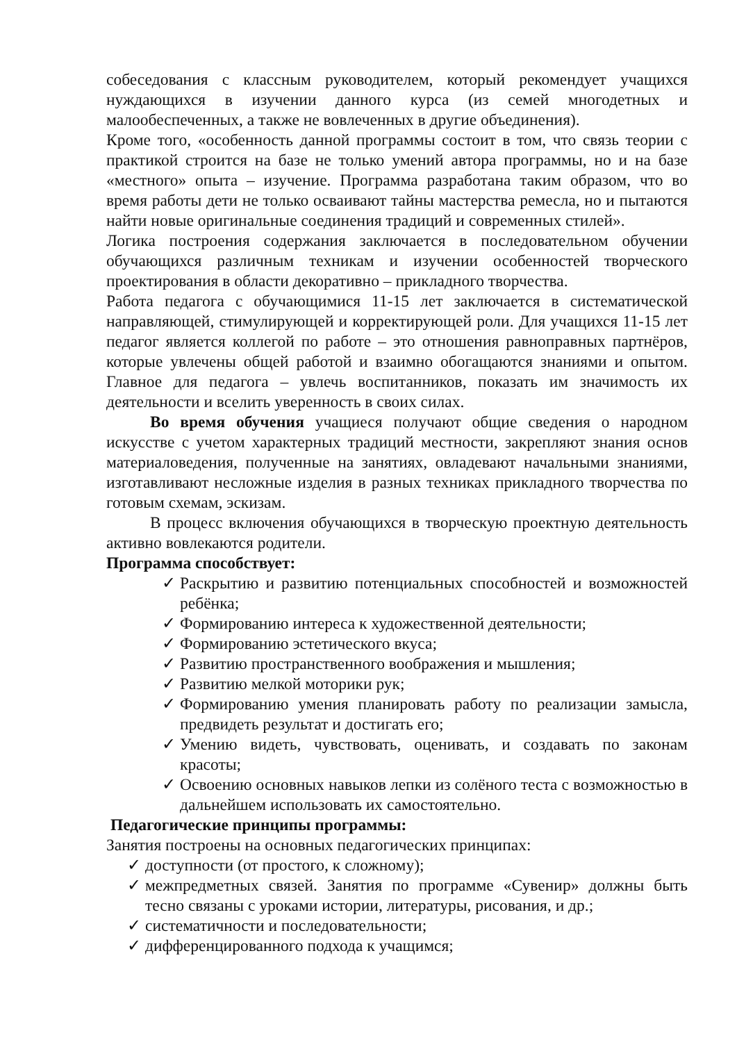собеседования с классным руководителем, который рекомендует учащихся нуждающихся в изучении данного курса (из семей многодетных и малообеспеченных, а также не вовлеченных в другие объединения).
Кроме того, «особенность данной программы состоит в том, что связь теории с практикой строится на базе не только умений автора программы, но и на базе «местного» опыта – изучение. Программа разработана таким образом, что во время работы дети не только осваивают тайны мастерства ремесла, но и пытаются найти новые оригинальные соединения традиций и современных стилей».
Логика построения содержания заключается в последовательном обучении обучающихся различным техникам и изучении особенностей творческого проектирования в области декоративно – прикладного творчества.
Работа педагога с обучающимися 11-15 лет заключается в систематической направляющей, стимулирующей и корректирующей роли. Для учащихся 11-15 лет педагог является коллегой по работе – это отношения равноправных партнёров, которые увлечены общей работой и взаимно обогащаются знаниями и опытом. Главное для педагога – увлечь воспитанников, показать им значимость их деятельности и вселить уверенность в своих силах.
Во время обучения учащиеся получают общие сведения о народном искусстве с учетом характерных традиций местности, закрепляют знания основ материаловедения, полученные на занятиях, овладевают начальными знаниями, изготавливают несложные изделия в разных техниках прикладного творчества по готовым схемам, эскизам.
В процесс включения обучающихся в творческую проектную деятельность активно вовлекаются родители.
Программа способствует:
✓ Раскрытию и развитию потенциальных способностей и возможностей ребёнка;
✓ Формированию интереса к художественной деятельности;
✓ Формированию эстетического вкуса;
✓ Развитию пространственного воображения и мышления;
✓ Развитию мелкой моторики рук;
✓ Формированию умения планировать работу по реализации замысла, предвидеть результат и достигать его;
✓ Умению видеть, чувствовать, оценивать, и создавать по законам красоты;
✓ Освоению основных навыков лепки из солёного теста с возможностью в дальнейшем использовать их самостоятельно.
Педагогические принципы программы:
Занятия построены на основных педагогических принципах:
✓ доступности (от простого, к сложному);
✓ межпредметных связей. Занятия по программе «Сувенир» должны быть тесно связаны с уроками истории, литературы, рисования, и др.;
✓ систематичности и последовательности;
✓ дифференцированного подхода к учащимся;